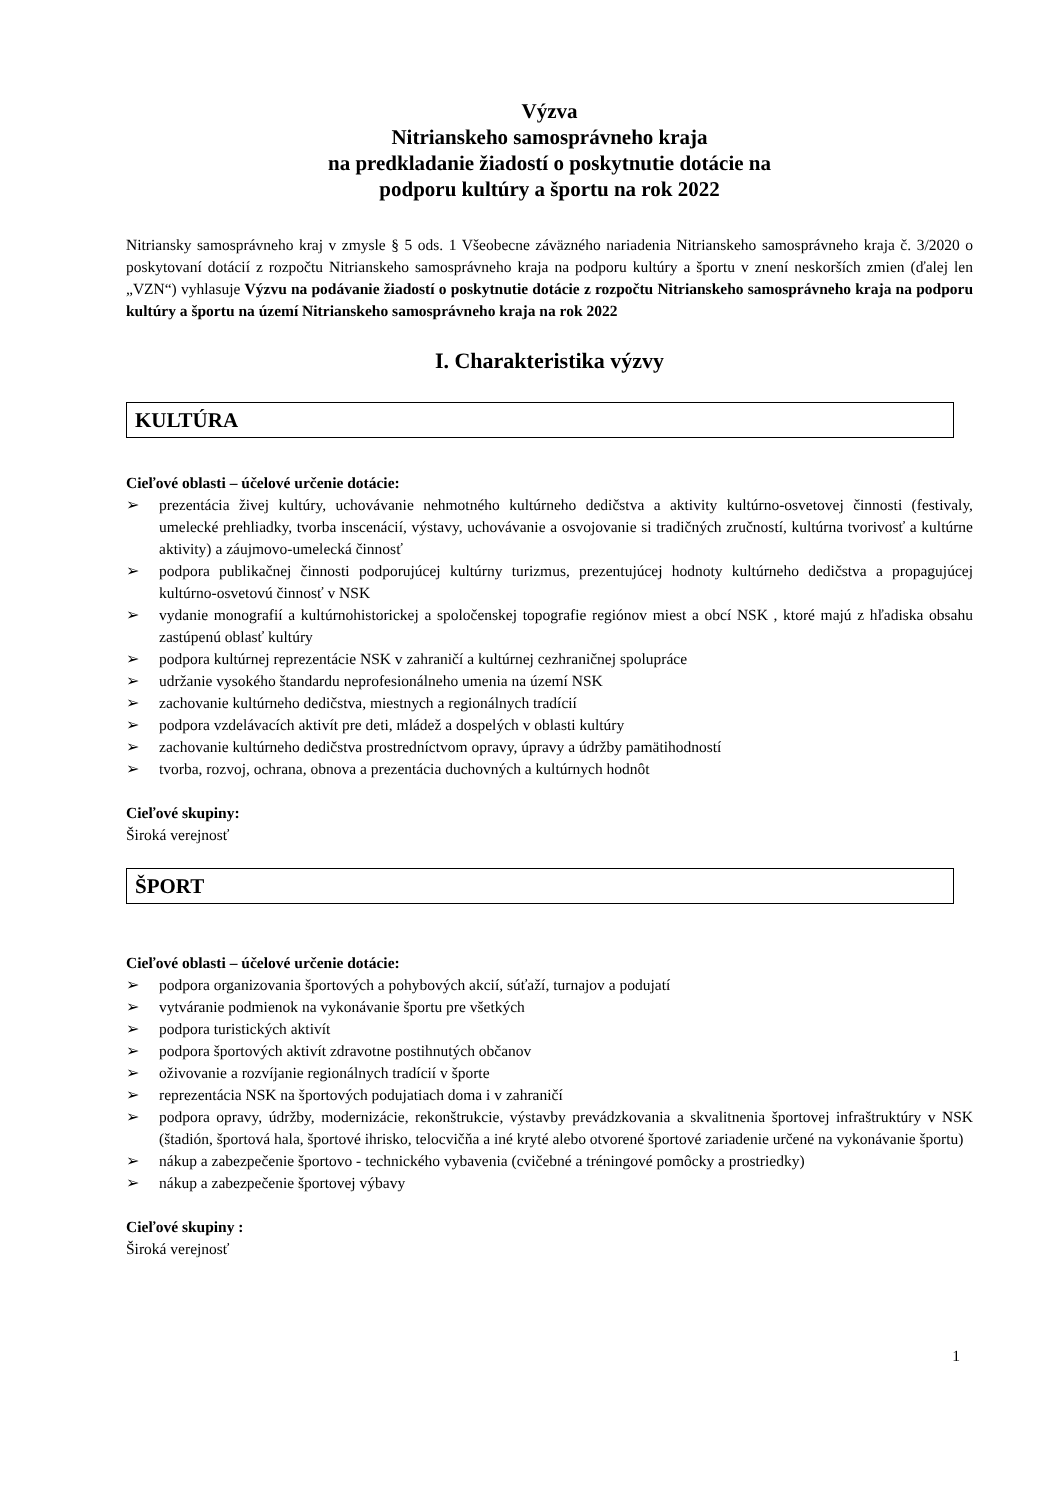Výzva
Nitrianskeho samosprávneho kraja
na predkladanie žiadostí o poskytnutie dotácie na
podporu kultúry a športu na rok 2022
Nitriansky samosprávneho kraj v zmysle § 5 ods. 1 Všeobecne záväzného nariadenia Nitrianskeho samosprávneho kraja č. 3/2020 o poskytovaní dotácií z rozpočtu Nitrianskeho samosprávneho kraja na podporu kultúry a športu v znení neskorších zmien (ďalej len „VZN“) vyhlasuje Výzvu na podávanie žiadostí o poskytnutie dotácie z rozpočtu Nitrianskeho samosprávneho kraja na podporu kultúry a športu na území Nitrianskeho samosprávneho kraja na rok 2022
I. Charakteristika výzvy
KULTÚRA
Cieľové oblasti – účelové určenie dotácie:
➢ prezentácia živej kultúry, uchovávanie nehmotného kultúrneho dedičstva a aktivity kultúrno-osvetovej činnosti (festivaly, umelecké prehliadky, tvorba inscenácií, výstavy, uchovávanie a osvojovanie si tradičných zručností, kultúrna tvorivosť a kultúrne aktivity) a záujmovo-umelecká činnosť
➢ podpora publikačnej činnosti podporujúcej kultúrny turizmus, prezentujúcej hodnoty kultúrneho dedičstva a propagujúcej kultúrno-osvetovú činnosť v NSK
➢ vydanie monografií a kultúrnohistorickej a spoločenskej topografie regiónov miest a obcí NSK , ktoré majú z hľadiska obsahu zastúpenú oblasť kultúry
➢ podpora kultúrnej reprezentácie NSK v zahraničí a kultúrnej cezhraničnej spolupráce
➢ udržanie vysokého štandardu neprofesionálneho umenia na území NSK
➢ zachovanie kultúrneho dedičstva, miestnych a regionálnych tradícií
➢ podpora vzdelávacích aktivít pre deti, mládež a dospelých v oblasti kultúry
➢ zachovanie kultúrneho dedičstva prostredníctvom opravy, úpravy a údržby pamätihodností
➢ tvorba, rozvoj, ochrana, obnova a prezentácia duchovných a kultúrnych hodnôt
Cieľové skupiny:
Široká verejnosť
ŠPORT
Cieľové oblasti – účelové určenie dotácie:
➢ podpora organizovania športových a pohybových akcií, súťaží, turnajov a podujatí
➢ vytváranie podmienok na vykonávanie športu pre všetkých
➢ podpora turistických aktivít
➢ podpora športových aktivít zdravotne postihnutých občanov
➢ oživovanie a rozvíjanie regionálnych tradícií v športe
➢ reprezentácia NSK na športových podujatiach doma i v zahraničí
➢ podpora opravy, údržby, modernizácie, rekonštrukcie, výstavby prevádzkovania a skvalitnenia športovej infraštruktúry v NSK (štadión, športová hala, športové ihrisko, telocvičňa a iné kryté alebo otvorené športové zariadenie určené na vykonávanie športu)
➢ nákup a zabezpečenie športovo - technického vybavenia (cvičebné a tréningové pomôcky a prostriedky)
➢ nákup a zabezpečenie športovej výbavy
Cieľové skupiny :
Široká verejnosť
1